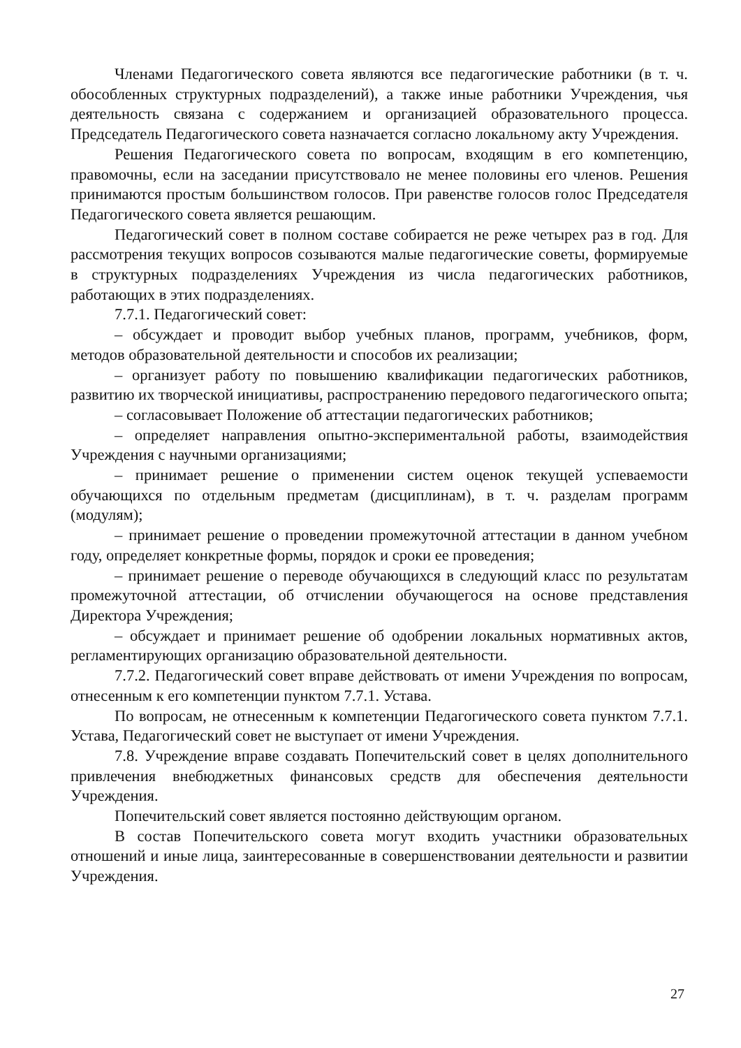Членами Педагогического совета являются все педагогические работники (в т. ч. обособленных структурных подразделений), а также иные работники Учреждения, чья деятельность связана с содержанием и организацией образовательного процесса. Председатель Педагогического совета назначается согласно локальному акту Учреждения.
Решения Педагогического совета по вопросам, входящим в его компетенцию, правомочны, если на заседании присутствовало не менее половины его членов. Решения принимаются простым большинством голосов. При равенстве голосов голос Председателя Педагогического совета является решающим.
Педагогический совет в полном составе собирается не реже четырех раз в год. Для рассмотрения текущих вопросов созываются малые педагогические советы, формируемые в структурных подразделениях Учреждения из числа педагогических работников, работающих в этих подразделениях.
7.7.1. Педагогический совет:
– обсуждает и проводит выбор учебных планов, программ, учебников, форм, методов образовательной деятельности и способов их реализации;
– организует работу по повышению квалификации педагогических работников, развитию их творческой инициативы, распространению передового педагогического опыта;
– согласовывает Положение об аттестации педагогических работников;
– определяет направления опытно-экспериментальной работы, взаимодействия Учреждения с научными организациями;
– принимает решение о применении систем оценок текущей успеваемости обучающихся по отдельным предметам (дисциплинам), в т. ч. разделам программ (модулям);
– принимает решение о проведении промежуточной аттестации в данном учебном году, определяет конкретные формы, порядок и сроки ее проведения;
– принимает решение о переводе обучающихся в следующий класс по результатам промежуточной аттестации, об отчислении обучающегося на основе представления Директора Учреждения;
– обсуждает и принимает решение об одобрении локальных нормативных актов, регламентирующих организацию образовательной деятельности.
7.7.2. Педагогический совет вправе действовать от имени Учреждения по вопросам, отнесенным к его компетенции пунктом 7.7.1. Устава.
По вопросам, не отнесенным к компетенции Педагогического совета пунктом 7.7.1. Устава, Педагогический совет не выступает от имени Учреждения.
7.8. Учреждение вправе создавать Попечительский совет в целях дополнительного привлечения внебюджетных финансовых средств для обеспечения деятельности Учреждения.
Попечительский совет является постоянно действующим органом.
В состав Попечительского совета могут входить участники образовательных отношений и иные лица, заинтересованные в совершенствовании деятельности и развитии Учреждения.
27